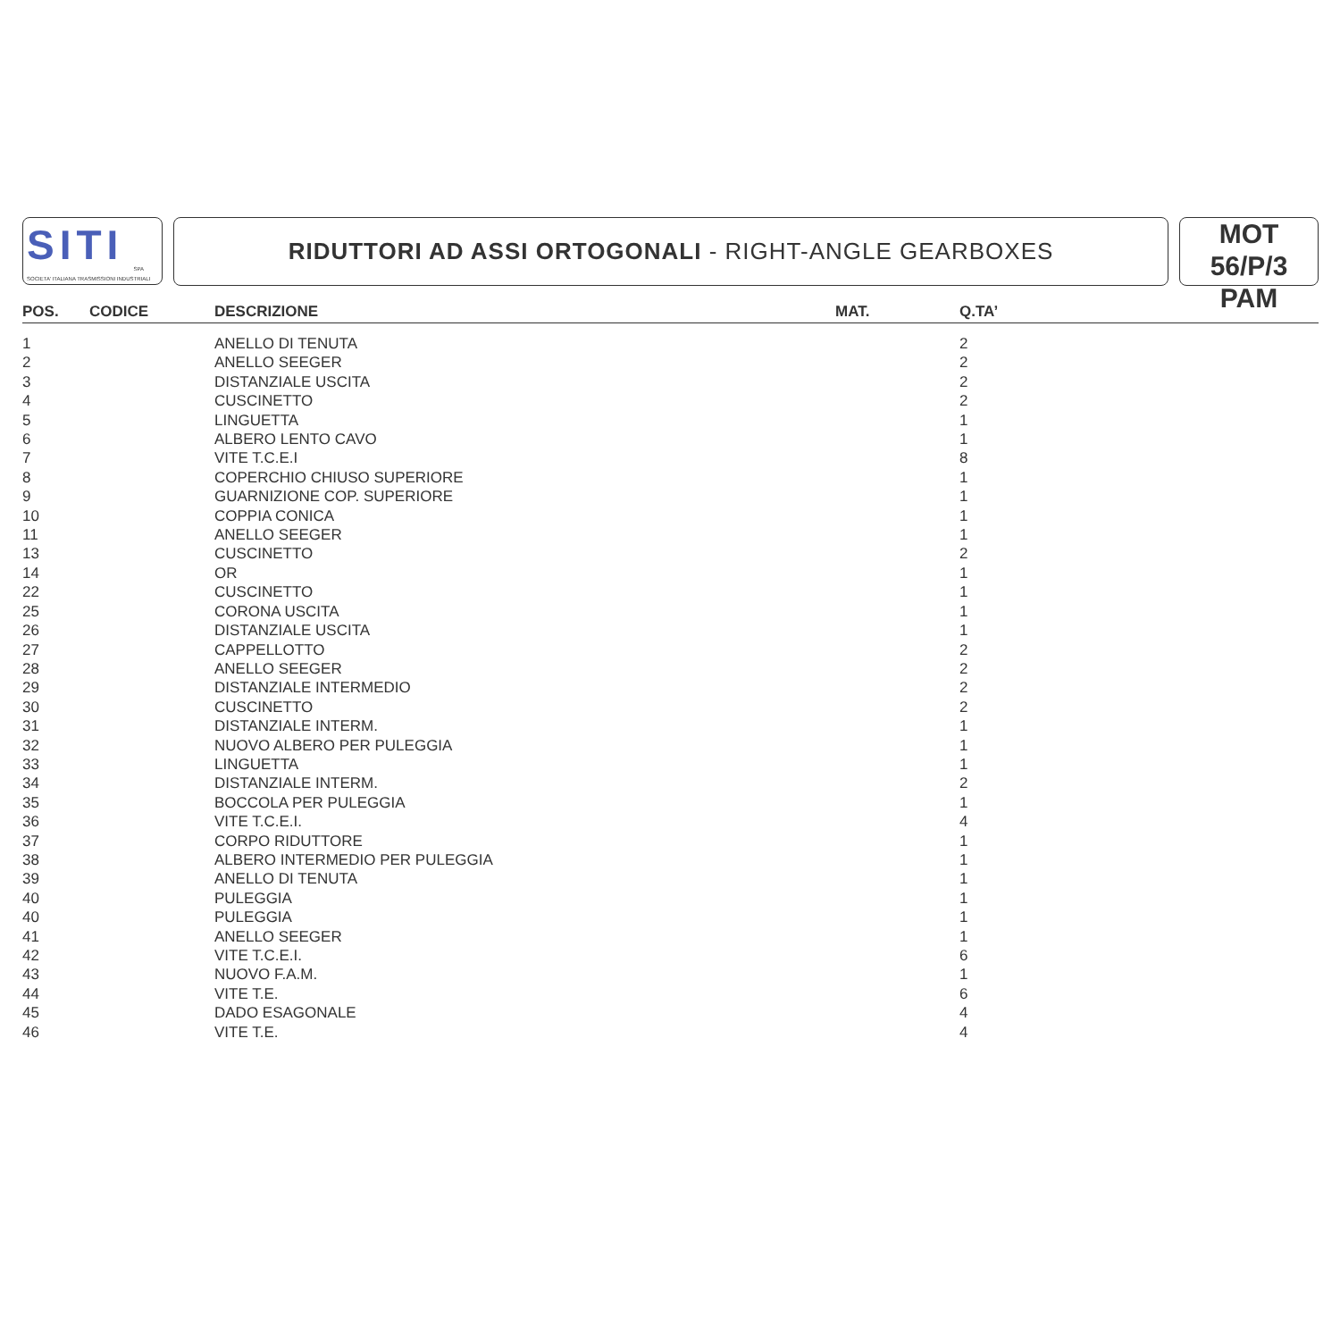SITI
SPA
SOCIETA' ITALIANA TRASMISSIONI INDUSTRIALI
RIDUTTORI AD ASSI ORTOGONALI - RIGHT-ANGLE GEARBOXES
MOT 56/P/3
PAM
| POS. | CODICE | DESCRIZIONE | MAT. | Q.TA’ |
| --- | --- | --- | --- | --- |
| 1 | | ANELLO DI TENUTA | | 2 |
| 2 | | ANELLO SEEGER | | 2 |
| 3 | | DISTANZIALE USCITA | | 2 |
| 4 | | CUSCINETTO | | 2 |
| 5 | | LINGUETTA | | 1 |
| 6 | | ALBERO LENTO CAVO | | 1 |
| 7 | | VITE T.C.E.I | | 8 |
| 8 | | COPERCHIO CHIUSO SUPERIORE | | 1 |
| 9 | | GUARNIZIONE COP. SUPERIORE | | 1 |
| 10 | | COPPIA CONICA | | 1 |
| 11 | | ANELLO SEEGER | | 1 |
| 13 | | CUSCINETTO | | 2 |
| 14 | | OR | | 1 |
| 22 | | CUSCINETTO | | 1 |
| 25 | | CORONA USCITA | | 1 |
| 26 | | DISTANZIALE USCITA | | 1 |
| 27 | | CAPPELLOTTO | | 2 |
| 28 | | ANELLO SEEGER | | 2 |
| 29 | | DISTANZIALE INTERMEDIO | | 2 |
| 30 | | CUSCINETTO | | 2 |
| 31 | | DISTANZIALE INTERM. | | 1 |
| 32 | | NUOVO ALBERO PER PULEGGIA | | 1 |
| 33 | | LINGUETTA | | 1 |
| 34 | | DISTANZIALE INTERM. | | 2 |
| 35 | | BOCCOLA PER PULEGGIA | | 1 |
| 36 | | VITE T.C.E.I. | | 4 |
| 37 | | CORPO RIDUTTORE | | 1 |
| 38 | | ALBERO INTERMEDIO PER PULEGGIA | | 1 |
| 39 | | ANELLO DI TENUTA | | 1 |
| 40 | | PULEGGIA | | 1 |
| 40 | | PULEGGIA | | 1 |
| 41 | | ANELLO SEEGER | | 1 |
| 42 | | VITE T.C.E.I. | | 6 |
| 43 | | NUOVO F.A.M. | | 1 |
| 44 | | VITE T.E. | | 6 |
| 45 | | DADO ESAGONALE | | 4 |
| 46 | | VITE T.E. | | 4 |